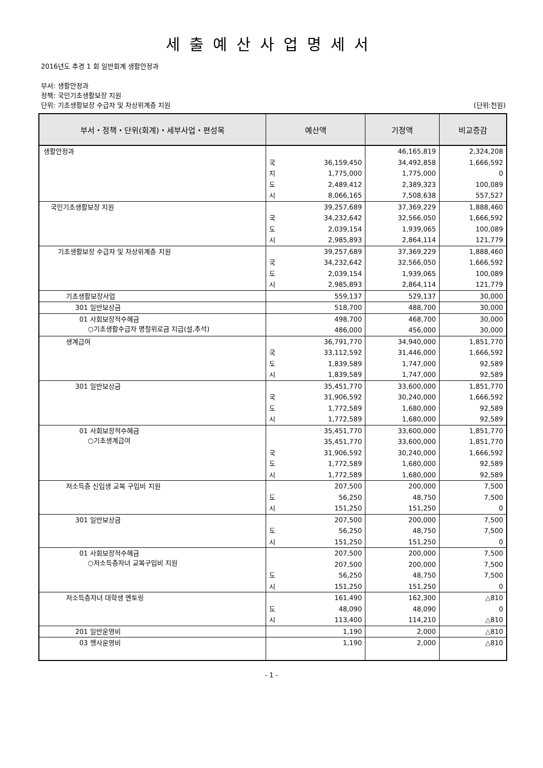세출예산사업명세서
2016년도 추경 1 회 일반회계 생활안정과
부서: 생활안정과
정책: 국민기초생활보장 지원
단위: 기초생활보장 수급자 및 차상위계층 지원 (단위:천원)
| 부서・정책・단위(회계)・세부사업・편성목 | 예산액 | 기정액 | 비교증감 |
| --- | --- | --- | --- |
| 생활안정과 | 국 36,159,450 지 1,775,000 도 2,489,412 시 8,066,165 | 46,165,819 34,492,858 1,775,000 2,389,323 7,508,638 | 2,324,208 1,666,592 0 100,089 557,527 |
| 국민기초생활보장 지원 | 39,257,689 국 34,232,642 도 2,039,154 시 2,985,893 | 37,369,229 32,566,050 1,939,065 2,864,114 | 1,888,460 1,666,592 100,089 121,779 |
| 기초생활보장 수급자 및 차상위계층 지원 | 39,257,689 국 34,232,642 도 2,039,154 시 2,985,893 | 37,369,229 32,566,050 1,939,065 2,864,114 | 1,888,460 1,666,592 100,089 121,779 |
| 기초생활보장사업 | 559,137 | 529,137 | 30,000 |
| 301 일반보상금 | 518,700 | 488,700 | 30,000 |
| 01 사회보장적수혜금 ○기초생활수급자 명절위로금 지급(설,추석) | 498,700 486,000 | 468,700 456,000 | 30,000 30,000 |
| 생계급여 | 36,791,770 국 33,112,592 도 1,839,589 시 1,839,589 | 34,940,000 31,446,000 1,747,000 1,747,000 | 1,851,770 1,666,592 92,589 92,589 |
| 301 일반보상금 | 35,451,770 국 31,906,592 도 1,772,589 시 1,772,589 | 33,600,000 30,240,000 1,680,000 1,680,000 | 1,851,770 1,666,592 92,589 92,589 |
| 01 사회보장적수혜금 ○기초생계급여 | 35,451,770 35,451,770 국 31,906,592 도 1,772,589 시 1,772,589 | 33,600,000 33,600,000 30,240,000 1,680,000 1,680,000 | 1,851,770 1,851,770 1,666,592 92,589 92,589 |
| 저소득층 신입생 교복 구입비 지원 | 207,500 도 56,250 시 151,250 | 200,000 48,750 151,250 | 7,500 7,500 0 |
| 301 일반보상금 | 207,500 도 56,250 시 151,250 | 200,000 48,750 151,250 | 7,500 7,500 0 |
| 01 사회보장적수혜금 ○저소득층자녀 교복구입비 지원 | 207,500 207,500 도 56,250 시 151,250 | 200,000 200,000 48,750 151,250 | 7,500 7,500 7,500 0 |
| 저소득층자녀 대학생 멘토링 | 161,490 도 48,090 시 113,400 | 162,300 48,090 114,210 | △810 0 △810 |
| 201 일반운영비 | 1,190 | 2,000 | △810 |
| 03 행사운영비 | 1,190 | 2,000 | △810 |
- 1 -